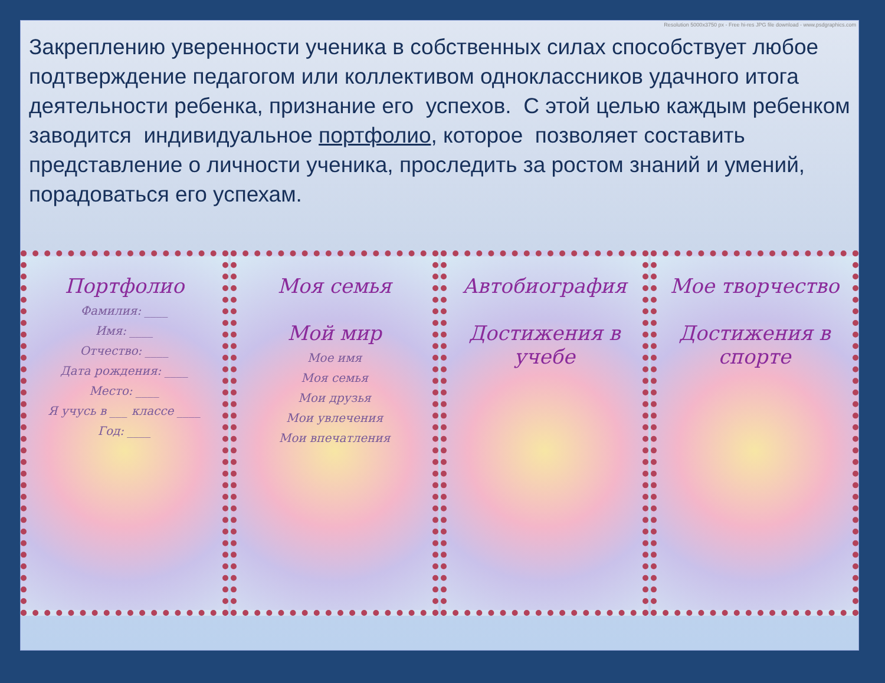Resolution 5000x3750 px - Free hi-res JPG file download - www.psdgraphics.com
Закреплению уверенности ученика в собственных силах способствует любое подтверждение педагогом или коллективом одноклассников удачного итога деятельности ребенка, признание его успехов. С этой целью каждым ребенком заводится индивидуальное портфолио, которое позволяет составить представление о личности ученика, проследить за ростом знаний и умений, порадоваться его успехам.
Портфолио
Фамилия: ____
Имя: ____
Отчество: ____
Дата рождения: ____
Место: ____
Я учусь в ___ классе ____
Год: ____
Моя семья
Мой мир
Мое имя
Моя семья
Мои друзья
Мои увлечения
Мои впечатления
Автобиография
Достижения в учебе
Мое творчество
Достижения в спорте